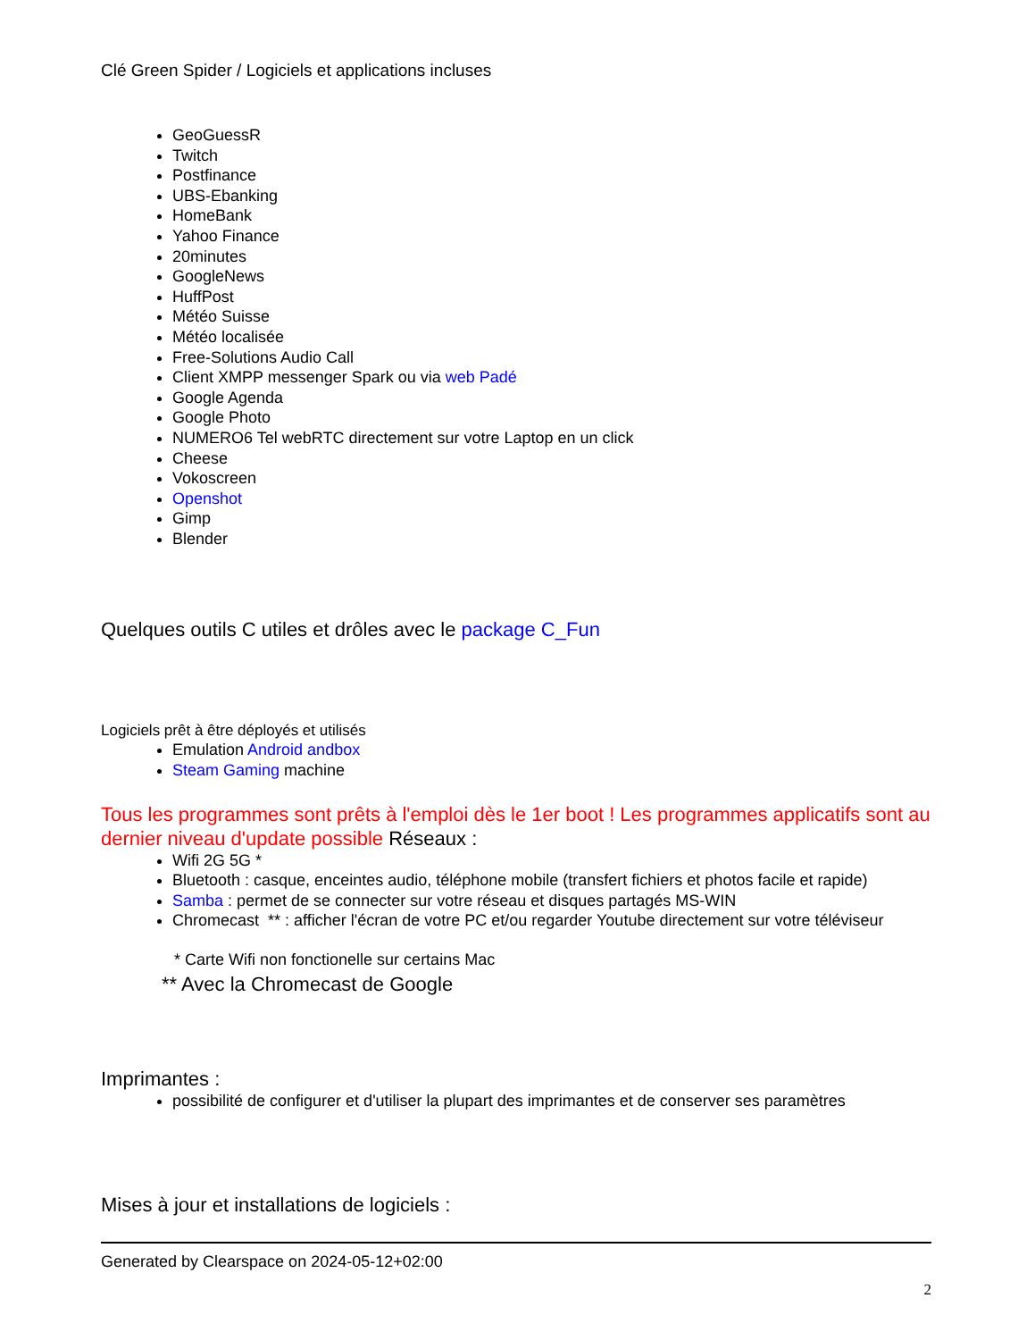Clé Green Spider / Logiciels et applications incluses
GeoGuessR
Twitch
Postfinance
UBS-Ebanking
HomeBank
Yahoo Finance
20minutes
GoogleNews
HuffPost
Météo Suisse
Météo localisée
Free-Solutions Audio Call
Client XMPP messenger Spark ou via web Padé
Google Agenda
Google Photo
NUMERO6 Tel webRTC directement sur votre Laptop en un click
Cheese
Vokoscreen
Openshot
Gimp
Blender
Quelques outils C utiles et drôles avec le package C_Fun
Logiciels prêt à être déployés et utilisés
Emulation Android andbox
Steam Gaming machine
Tous les programmes sont prêts à l'emploi dès le 1er boot ! Les programmes applicatifs sont au dernier niveau d'update possible Réseaux :
Wifi 2G 5G *
Bluetooth : casque, enceintes audio, téléphone mobile (transfert fichiers et photos facile et rapide)
Samba : permet de se connecter sur votre réseau et disques partagés MS-WIN
Chromecast ** : afficher l'écran de votre PC et/ou regarder Youtube directement sur votre téléviseur
* Carte Wifi non fonctionelle sur certains Mac
** Avec la Chromecast de Google
Imprimantes :
possibilité de configurer et d'utiliser la plupart des imprimantes et de conserver ses paramètres
Mises à jour et installations de logiciels :
Generated by Clearspace on 2024-05-12+02:00
2